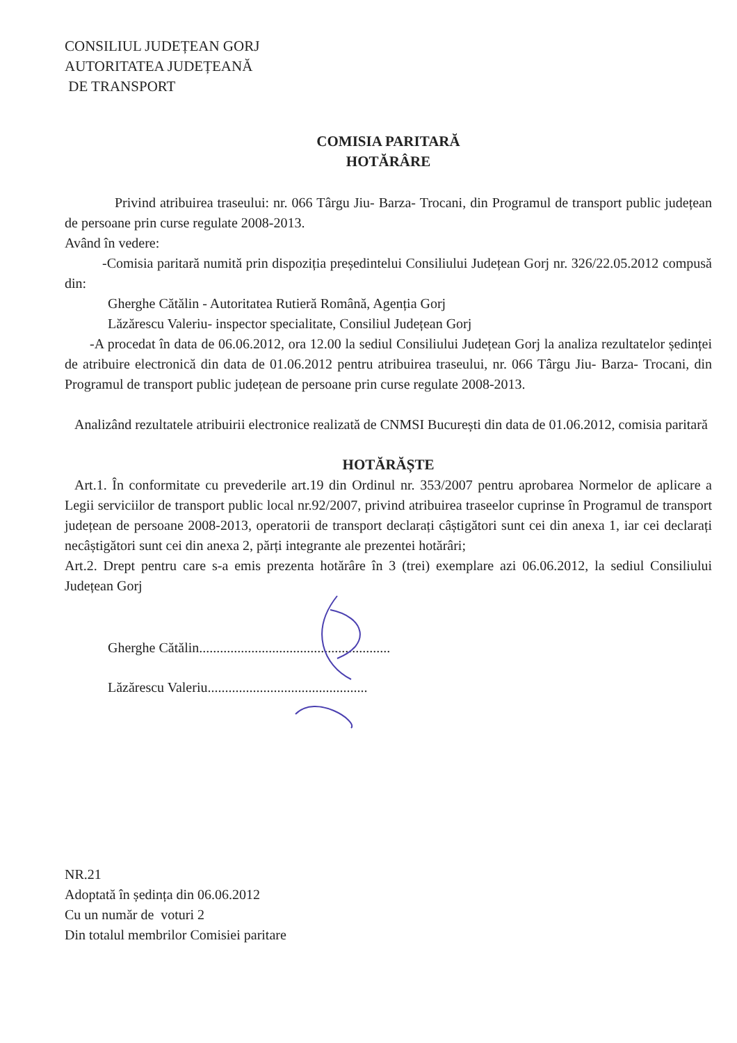CONSILIUL JUDEȚEAN GORJ
AUTORITATEA JUDEȚEANĂ
DE TRANSPORT
COMISIA PARITARĂ
HOTĂRÂRE
Privind atribuirea traseului: nr. 066 Târgu Jiu- Barza- Trocani, din Programul de transport public județean de persoane prin curse regulate 2008-2013.
Având în vedere:
-Comisia paritară numită prin dispoziția președintelui Consiliului Județean Gorj nr. 326/22.05.2012 compusă din:
Gherghe Cătălin - Autoritatea Rutieră Română, Agenția Gorj
Lăzărescu Valeriu- inspector specialitate, Consiliul Județean Gorj
-A procedat în data de 06.06.2012, ora 12.00 la sediul Consiliului Județean Gorj la analiza rezultatelor ședinței de atribuire electronică din data de 01.06.2012 pentru atribuirea traseului, nr. 066 Târgu Jiu- Barza- Trocani, din Programul de transport public județean de persoane prin curse regulate 2008-2013.
Analizând rezultatele atribuirii electronice realizată de CNMSI București din data de 01.06.2012, comisia paritară
HOTĂRĂȘTE
Art.1. În conformitate cu prevederile art.19 din Ordinul nr. 353/2007 pentru aprobarea Normelor de aplicare a Legii serviciilor de transport public local nr.92/2007, privind atribuirea traseelor cuprinse în Programul de transport județean de persoane 2008-2013, operatorii de transport declarați câștigători sunt cei din anexa 1, iar cei declarați necâștigători sunt cei din anexa 2, părți integrante ale prezentei hotărâri;
Art.2. Drept pentru care s-a emis prezenta hotărâre în 3 (trei) exemplare azi 06.06.2012, la sediul Consiliului Județean Gorj
Gherghe Cătălin.......................................................
Lăzărescu Valeriu..............................................
NR.21
Adoptată în ședința din 06.06.2012
Cu un număr de voturi 2
Din totalul membrilor Comisiei paritare